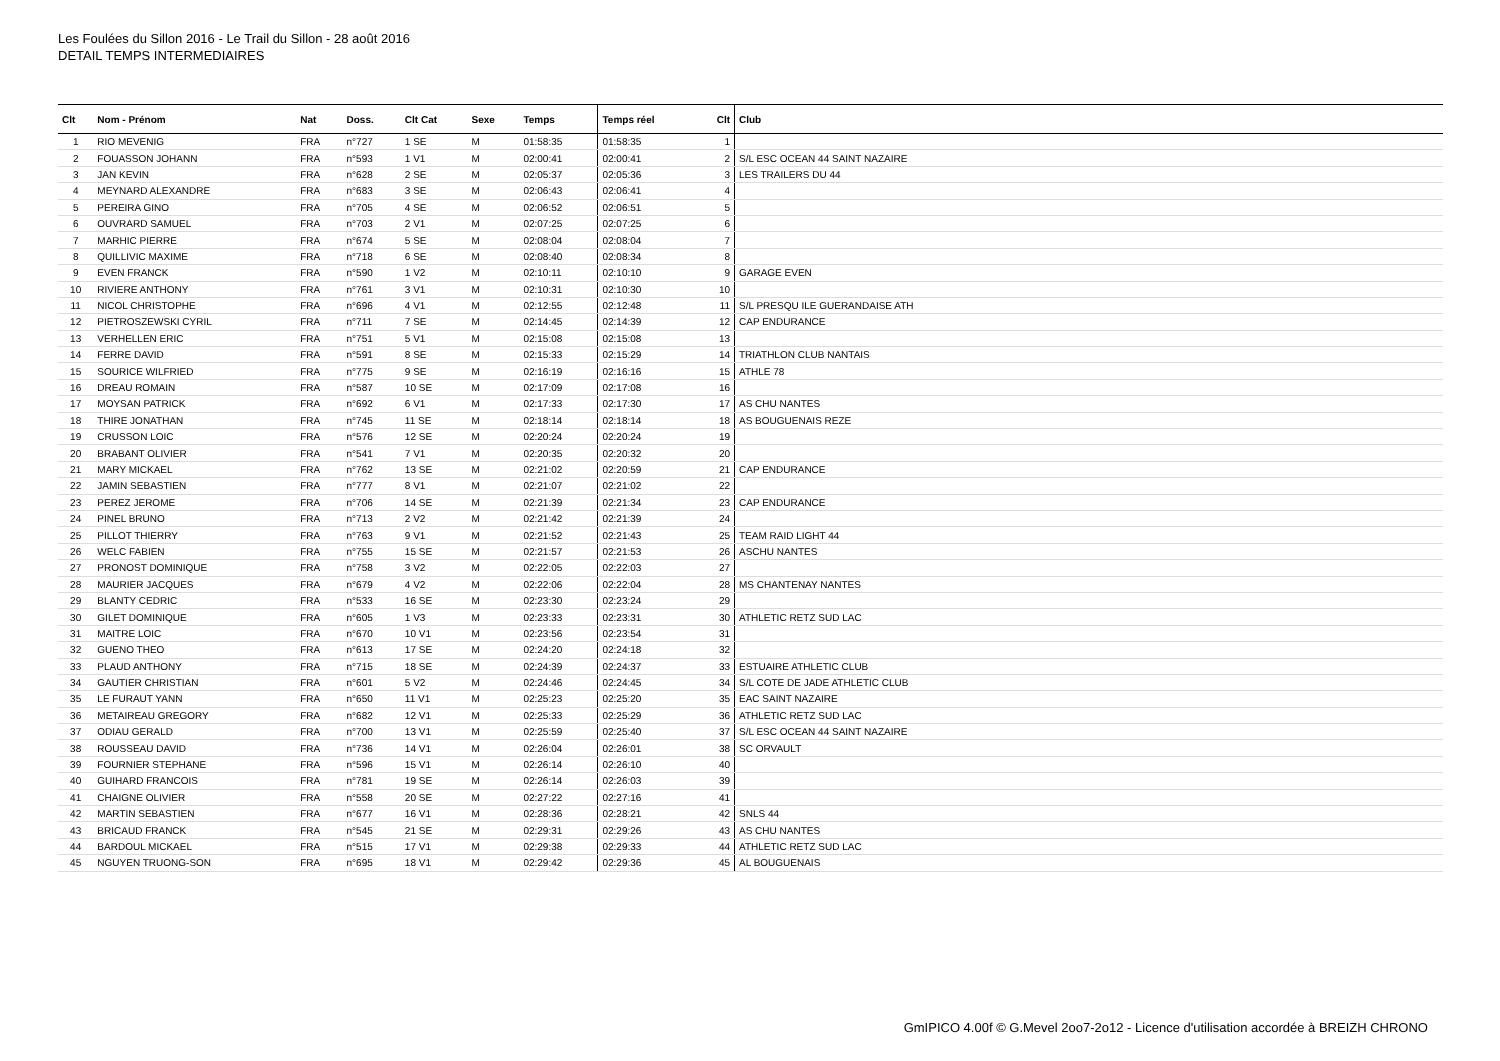Les Foulées du Sillon 2016 - Le Trail du Sillon - 28 août 2016
DETAIL TEMPS INTERMEDIAIRES
| Clt | Nom - Prénom | Nat | Doss. | Clt Cat | Sexe | Temps | Temps réel | Clt | Club |
| --- | --- | --- | --- | --- | --- | --- | --- | --- | --- |
| 1 | RIO MEVENIG | FRA | n°727 | 1 SE | M | 01:58:35 | 01:58:35 | 1 | |
| 2 | FOUASSON JOHANN | FRA | n°593 | 1 V1 | M | 02:00:41 | 02:00:41 | 2 | S/L ESC OCEAN 44 SAINT NAZAIRE |
| 3 | JAN KEVIN | FRA | n°628 | 2 SE | M | 02:05:37 | 02:05:36 | 3 | LES TRAILERS DU 44 |
| 4 | MEYNARD ALEXANDRE | FRA | n°683 | 3 SE | M | 02:06:43 | 02:06:41 | 4 | |
| 5 | PEREIRA GINO | FRA | n°705 | 4 SE | M | 02:06:52 | 02:06:51 | 5 | |
| 6 | OUVRARD SAMUEL | FRA | n°703 | 2 V1 | M | 02:07:25 | 02:07:25 | 6 | |
| 7 | MARHIC PIERRE | FRA | n°674 | 5 SE | M | 02:08:04 | 02:08:04 | 7 | |
| 8 | QUILLIVIC MAXIME | FRA | n°718 | 6 SE | M | 02:08:40 | 02:08:34 | 8 | |
| 9 | EVEN FRANCK | FRA | n°590 | 1 V2 | M | 02:10:11 | 02:10:10 | 9 | GARAGE EVEN |
| 10 | RIVIERE ANTHONY | FRA | n°761 | 3 V1 | M | 02:10:31 | 02:10:30 | 10 | |
| 11 | NICOL CHRISTOPHE | FRA | n°696 | 4 V1 | M | 02:12:55 | 02:12:48 | 11 | S/L PRESQU ILE GUERANDAISE ATH |
| 12 | PIETROSZEWSKI CYRIL | FRA | n°711 | 7 SE | M | 02:14:45 | 02:14:39 | 12 | CAP ENDURANCE |
| 13 | VERHELLEN ERIC | FRA | n°751 | 5 V1 | M | 02:15:08 | 02:15:08 | 13 | |
| 14 | FERRE DAVID | FRA | n°591 | 8 SE | M | 02:15:33 | 02:15:29 | 14 | TRIATHLON CLUB NANTAIS |
| 15 | SOURICE WILFRIED | FRA | n°775 | 9 SE | M | 02:16:19 | 02:16:16 | 15 | ATHLE 78 |
| 16 | DREAU ROMAIN | FRA | n°587 | 10 SE | M | 02:17:09 | 02:17:08 | 16 | |
| 17 | MOYSAN PATRICK | FRA | n°692 | 6 V1 | M | 02:17:33 | 02:17:30 | 17 | AS CHU NANTES |
| 18 | THIRE JONATHAN | FRA | n°745 | 11 SE | M | 02:18:14 | 02:18:14 | 18 | AS BOUGUENAIS REZE |
| 19 | CRUSSON LOIC | FRA | n°576 | 12 SE | M | 02:20:24 | 02:20:24 | 19 | |
| 20 | BRABANT OLIVIER | FRA | n°541 | 7 V1 | M | 02:20:35 | 02:20:32 | 20 | |
| 21 | MARY MICKAEL | FRA | n°762 | 13 SE | M | 02:21:02 | 02:20:59 | 21 | CAP ENDURANCE |
| 22 | JAMIN SEBASTIEN | FRA | n°777 | 8 V1 | M | 02:21:07 | 02:21:02 | 22 | |
| 23 | PEREZ JEROME | FRA | n°706 | 14 SE | M | 02:21:39 | 02:21:34 | 23 | CAP ENDURANCE |
| 24 | PINEL BRUNO | FRA | n°713 | 2 V2 | M | 02:21:42 | 02:21:39 | 24 | |
| 25 | PILLOT THIERRY | FRA | n°763 | 9 V1 | M | 02:21:52 | 02:21:43 | 25 | TEAM RAID LIGHT 44 |
| 26 | WELC FABIEN | FRA | n°755 | 15 SE | M | 02:21:57 | 02:21:53 | 26 | ASCHU NANTES |
| 27 | PRONOST DOMINIQUE | FRA | n°758 | 3 V2 | M | 02:22:05 | 02:22:03 | 27 | |
| 28 | MAURIER JACQUES | FRA | n°679 | 4 V2 | M | 02:22:06 | 02:22:04 | 28 | MS CHANTENAY NANTES |
| 29 | BLANTY CEDRIC | FRA | n°533 | 16 SE | M | 02:23:30 | 02:23:24 | 29 | |
| 30 | GILET DOMINIQUE | FRA | n°605 | 1 V3 | M | 02:23:33 | 02:23:31 | 30 | ATHLETIC RETZ SUD LAC |
| 31 | MAITRE LOIC | FRA | n°670 | 10 V1 | M | 02:23:56 | 02:23:54 | 31 | |
| 32 | GUENO THEO | FRA | n°613 | 17 SE | M | 02:24:20 | 02:24:18 | 32 | |
| 33 | PLAUD ANTHONY | FRA | n°715 | 18 SE | M | 02:24:39 | 02:24:37 | 33 | ESTUAIRE ATHLETIC CLUB |
| 34 | GAUTIER CHRISTIAN | FRA | n°601 | 5 V2 | M | 02:24:46 | 02:24:45 | 34 | S/L COTE DE JADE ATHLETIC CLUB |
| 35 | LE FURAUT YANN | FRA | n°650 | 11 V1 | M | 02:25:23 | 02:25:20 | 35 | EAC SAINT NAZAIRE |
| 36 | METAIREAU GREGORY | FRA | n°682 | 12 V1 | M | 02:25:33 | 02:25:29 | 36 | ATHLETIC RETZ SUD LAC |
| 37 | ODIAU GERALD | FRA | n°700 | 13 V1 | M | 02:25:59 | 02:25:40 | 37 | S/L ESC OCEAN 44 SAINT NAZAIRE |
| 38 | ROUSSEAU DAVID | FRA | n°736 | 14 V1 | M | 02:26:04 | 02:26:01 | 38 | SC ORVAULT |
| 39 | FOURNIER STEPHANE | FRA | n°596 | 15 V1 | M | 02:26:14 | 02:26:10 | 40 | |
| 40 | GUIHARD FRANCOIS | FRA | n°781 | 19 SE | M | 02:26:14 | 02:26:03 | 39 | |
| 41 | CHAIGNE OLIVIER | FRA | n°558 | 20 SE | M | 02:27:22 | 02:27:16 | 41 | |
| 42 | MARTIN SEBASTIEN | FRA | n°677 | 16 V1 | M | 02:28:36 | 02:28:21 | 42 | SNLS 44 |
| 43 | BRICAUD FRANCK | FRA | n°545 | 21 SE | M | 02:29:31 | 02:29:26 | 43 | AS CHU NANTES |
| 44 | BARDOUL MICKAEL | FRA | n°515 | 17 V1 | M | 02:29:38 | 02:29:33 | 44 | ATHLETIC RETZ SUD LAC |
| 45 | NGUYEN TRUONG-SON | FRA | n°695 | 18 V1 | M | 02:29:42 | 02:29:36 | 45 | AL BOUGUENAIS |
GmIPICO 4.00f © G.Mevel 2oo7-2o12 - Licence d'utilisation accordée à BREIZH CHRONO